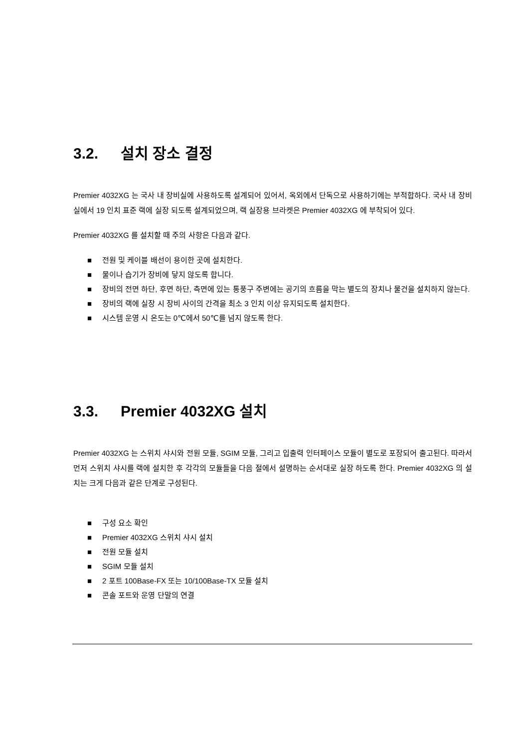3.2. 설치 장소 결정
Premier 4032XG 는 국사 내 장비실에 사용하도록 설계되어 있어서, 옥외에서 단독으로 사용하기에는 부적합하다. 국사 내 장비실에서 19 인치 표준 랙에 실장 되도록 설계되었으며, 랙 실장용 브라켓은 Premier 4032XG 에 부착되어 있다.
Premier 4032XG 를 설치할 때 주의 사항은 다음과 같다.
■ 전원 및 케이블 배선이 용이한 곳에 설치한다.
■ 물이나 습기가 장비에 닿지 않도록 합니다.
■ 장비의 전면 하단, 후면 하단, 측면에 있는 통풍구 주변에는 공기의 흐름을 막는 별도의 장치나 물건을 설치하지 않는다.
■ 장비의 랙에 실장 시 장비 사이의 간격을 최소 3 인치 이상 유지되도록 설치한다.
■ 시스템 운영 시 온도는 0℃에서 50℃를 넘지 않도록 한다.
3.3. Premier 4032XG 설치
Premier 4032XG 는 스위치 샤시와 전원 모듈, SGIM 모듈, 그리고 입출력 인터페이스 모듈이 별도로 포장되어 출고된다. 따라서 먼저 스위치 샤시를 랙에 설치한 후 각각의 모듈들을 다음 절에서 설명하는 순서대로 실장 하도록 한다. Premier 4032XG 의 설치는 크게 다음과 같은 단계로 구성된다.
■ 구성 요소 확인
■ Premier 4032XG 스위치 샤시 설치
■ 전원 모듈 설치
■ SGIM 모듈 설치
■ 2 포트 100Base-FX 또는 10/100Base-TX 모듈 설치
■ 콘솔 포트와 운영 단말의 연결